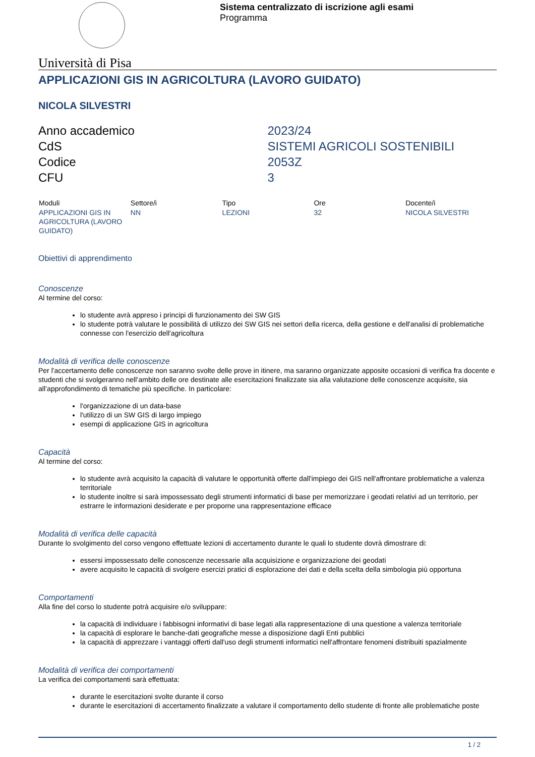Sistema centralizzato di iscrizione agli esami
Programma
Università di Pisa
APPLICAZIONI GIS IN AGRICOLTURA (LAVORO GUIDATO)
NICOLA SILVESTRI
| Anno accademico | 2023/24 |
| CdS | SISTEMI AGRICOLI SOSTENIBILI |
| Codice | 2053Z |
| CFU | 3 |
| Moduli | Settore/i | Tipo | Ore | Docente/i |
| --- | --- | --- | --- | --- |
| APPLICAZIONI GIS IN AGRICOLTURA (LAVORO GUIDATO) | NN | LEZIONI | 32 | NICOLA SILVESTRI |
Obiettivi di apprendimento
Conoscenze
Al termine del corso:
lo studente avrà appreso i principi di funzionamento dei SW GIS
lo studente potrà valutare le possibilità di utilizzo dei SW GIS nei settori della ricerca, della gestione e dell'analisi di problematiche connesse con l'esercizio dell'agricoltura
Modalità di verifica delle conoscenze
Per l'accertamento delle conoscenze non saranno svolte delle prove in itinere, ma saranno organizzate apposite occasioni di verifica fra docente e studenti che si svolgeranno nell’ambito delle ore destinate alle esercitazioni finalizzate sia alla valutazione delle conoscenze acquisite, sia all’approfondimento di tematiche più specifiche. In particolare:
l'organizzazione di un data-base
l'utilizzo di un SW GIS di largo impiego
esempi di applicazione GIS in agricoltura
Capacità
Al termine del corso:
lo studente avrà acquisito la capacità di valutare le opportunità offerte dall'impiego dei GIS nell'affrontare problematiche a valenza territoriale
lo studente inoltre si sarà impossessato degli strumenti informatici di base per memorizzare i geodati relativi ad un territorio, per estrarre le informazioni desiderate e per proporne una rappresentazione efficace
Modalità di verifica delle capacità
Durante lo svolgimento del corso vengono effettuate lezioni di accertamento durante le quali lo studente dovrà dimostrare di:
essersi impossessato delle conoscenze necessarie alla acquisizione e organizzazione dei geodati
avere acquisito le capacità di svolgere esercizi pratici di esplorazione dei dati e della scelta della simbologia più opportuna
Comportamenti
Alla fine del corso lo studente potrà acquisire e/o sviluppare:
la capacità di individuare i fabbisogni informativi di base legati alla rappresentazione di una questione a valenza territoriale
la capacità di esplorare le banche-dati geografiche messe a disposizione dagli Enti pubblici
la capacità di apprezzare i vantaggi offerti dall'uso degli strumenti informatici nell'affrontare fenomeni distribuiti spazialmente
Modalità di verifica dei comportamenti
La verifica dei comportamenti sarà effettuata:
durante le esercitazioni svolte durante il corso
durante le esercitazioni di accertamento finalizzate a valutare il comportamento dello studente di fronte alle problematiche poste
1 / 2